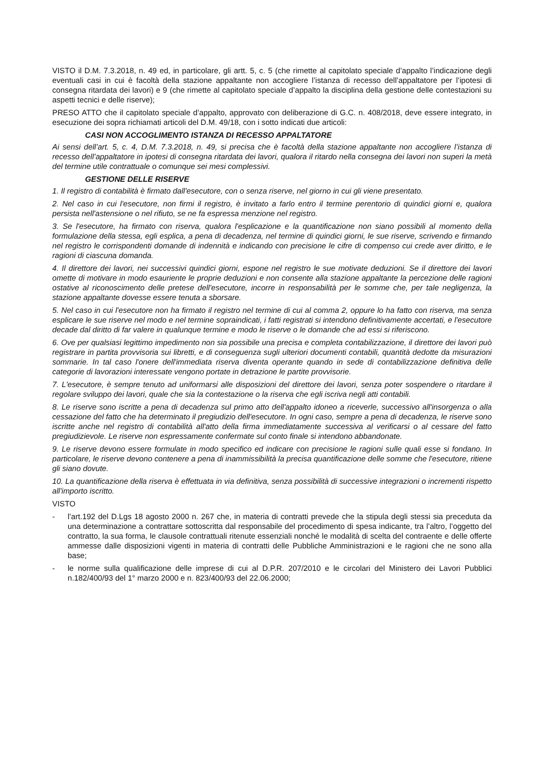VISTO il D.M. 7.3.2018, n. 49 ed, in particolare, gli artt. 5, c. 5 (che rimette al capitolato speciale d’appalto l’indicazione degli eventuali casi in cui è facoltà della stazione appaltante non accogliere l’istanza di recesso dell’appaltatore per l’ipotesi di consegna ritardata dei lavori) e 9 (che rimette al capitolato speciale d’appalto la disciplina della gestione delle contestazioni su aspetti tecnici e delle riserve);
PRESO ATTO che il capitolato speciale d’appalto, approvato con deliberazione di G.C. n. 408/2018, deve essere integrato, in esecuzione dei sopra richiamati articoli del D.M. 49/18, con i sotto indicati due articoli:
CASI NON ACCOGLIMENTO ISTANZA DI RECESSO APPALTATORE
Ai sensi dell’art. 5, c. 4, D.M. 7.3.2018, n. 49, si precisa che è facoltà della stazione appaltante non accogliere l’istanza di recesso dell’appaltatore in ipotesi di consegna ritardata dei lavori, qualora il ritardo nella consegna dei lavori non superi la metà del termine utile contrattuale o comunque sei mesi complessivi.
GESTIONE DELLE RISERVE
1. Il registro di contabilità è firmato dall'esecutore, con o senza riserve, nel giorno in cui gli viene presentato.
2. Nel caso in cui l'esecutore, non firmi il registro, è invitato a farlo entro il termine perentorio di quindici giorni e, qualora persista nell'astensione o nel rifiuto, se ne fa espressa menzione nel registro.
3. Se l'esecutore, ha firmato con riserva, qualora l'esplicazione e la quantificazione non siano possibili al momento della formulazione della stessa, egli esplica, a pena di decadenza, nel termine di quindici giorni, le sue riserve, scrivendo e firmando nel registro le corrispondenti domande di indennità e indicando con precisione le cifre di compenso cui crede aver diritto, e le ragioni di ciascuna domanda.
4. Il direttore dei lavori, nei successivi quindici giorni, espone nel registro le sue motivate deduzioni. Se il direttore dei lavori omette di motivare in modo esauriente le proprie deduzioni e non consente alla stazione appaltante la percezione delle ragioni ostative al riconoscimento delle pretese dell'esecutore, incorre in responsabilità per le somme che, per tale negligenza, la stazione appaltante dovesse essere tenuta a sborsare.
5. Nel caso in cui l'esecutore non ha firmato il registro nel termine di cui al comma 2, oppure lo ha fatto con riserva, ma senza esplicare le sue riserve nel modo e nel termine sopraindicati, i fatti registrati si intendono definitivamente accertati, e l'esecutore decade dal diritto di far valere in qualunque termine e modo le riserve o le domande che ad essi si riferiscono.
6. Ove per qualsiasi legittimo impedimento non sia possibile una precisa e completa contabilizzazione, il direttore dei lavori può registrare in partita provvisoria sui libretti, e di conseguenza sugli ulteriori documenti contabili, quantità dedotte da misurazioni sommarie. In tal caso l'onere dell'immediata riserva diventa operante quando in sede di contabilizzazione definitiva delle categorie di lavorazioni interessate vengono portate in detrazione le partite provvisorie.
7. L'esecutore, è sempre tenuto ad uniformarsi alle disposizioni del direttore dei lavori, senza poter sospendere o ritardare il regolare sviluppo dei lavori, quale che sia la contestazione o la riserva che egli iscriva negli atti contabili.
8. Le riserve sono iscritte a pena di decadenza sul primo atto dell'appalto idoneo a riceverle, successivo all'insorgenza o alla cessazione del fatto che ha determinato il pregiudizio dell'esecutore. In ogni caso, sempre a pena di decadenza, le riserve sono iscritte anche nel registro di contabilità all'atto della firma immediatamente successiva al verificarsi o al cessare del fatto pregiudizievole. Le riserve non espressamente confermate sul conto finale si intendono abbandonate.
9. Le riserve devono essere formulate in modo specifico ed indicare con precisione le ragioni sulle quali esse si fondano. In particolare, le riserve devono contenere a pena di inammissibilità la precisa quantificazione delle somme che l'esecutore, ritiene gli siano dovute.
10. La quantificazione della riserva è effettuata in via definitiva, senza possibilità di successive integrazioni o incrementi rispetto all'importo iscritto.
VISTO
- l’art.192 del D.Lgs 18 agosto 2000 n. 267 che, in materia di contratti prevede che la stipula degli stessi sia preceduta da una determinazione a contrattare sottoscritta dal responsabile del procedimento di spesa indicante, tra l’altro, l’oggetto del contratto, la sua forma, le clausole contrattuali ritenute essenziali nonché le modalità di scelta del contraente e delle offerte ammesse dalle disposizioni vigenti in materia di contratti delle Pubbliche Amministrazioni e le ragioni che ne sono alla base;
- le norme sulla qualificazione delle imprese di cui al D.P.R. 207/2010 e le circolari del Ministero dei Lavori Pubblici n.182/400/93 del 1° marzo 2000 e n. 823/400/93 del 22.06.2000;